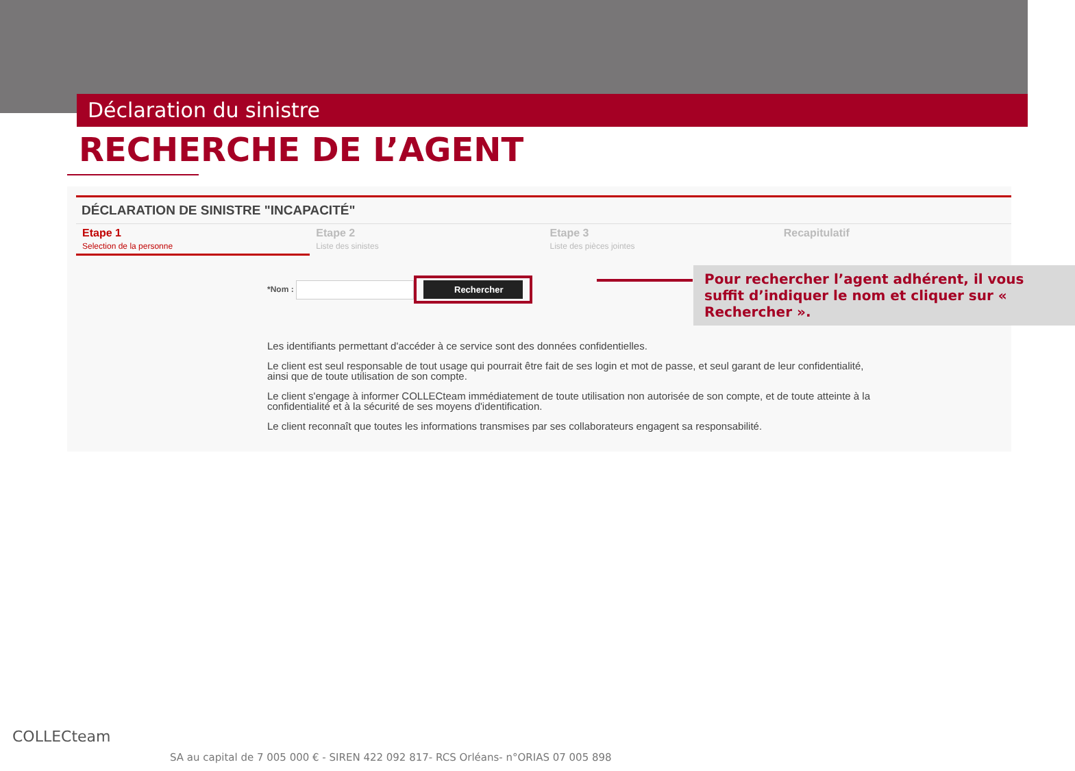Déclaration du sinistre
RECHERCHE DE L’AGENT
DÉCLARATION DE SINISTRE "INCAPACITÉ"
Etape 1
Selection de la personne
Etape 2
Liste des sinistes
Etape 3
Liste des pièces jointes
Recapitulatif
*Nom : Rechercher
Pour rechercher l’agent adhérent, il vous suffit d’indiquer le nom et cliquer sur « Rechercher ».
Les identifiants permettant d'accéder à ce service sont des données confidentielles.
Le client est seul responsable de tout usage qui pourrait être fait de ses login et mot de passe, et seul garant de leur confidentialité, ainsi que de toute utilisation de son compte.
Le client s'engage à informer COLLECteam immédiatement de toute utilisation non autorisée de son compte, et de toute atteinte à la confidentialité et à la sécurité de ses moyens d'identification.
Le client reconnaît que toutes les informations transmises par ses collaborateurs engagent sa responsabilité.
COLLECteam
SA au capital de 7 005 000 € - SIREN 422 092 817- RCS Orléans- n°ORIAS 07 005 898